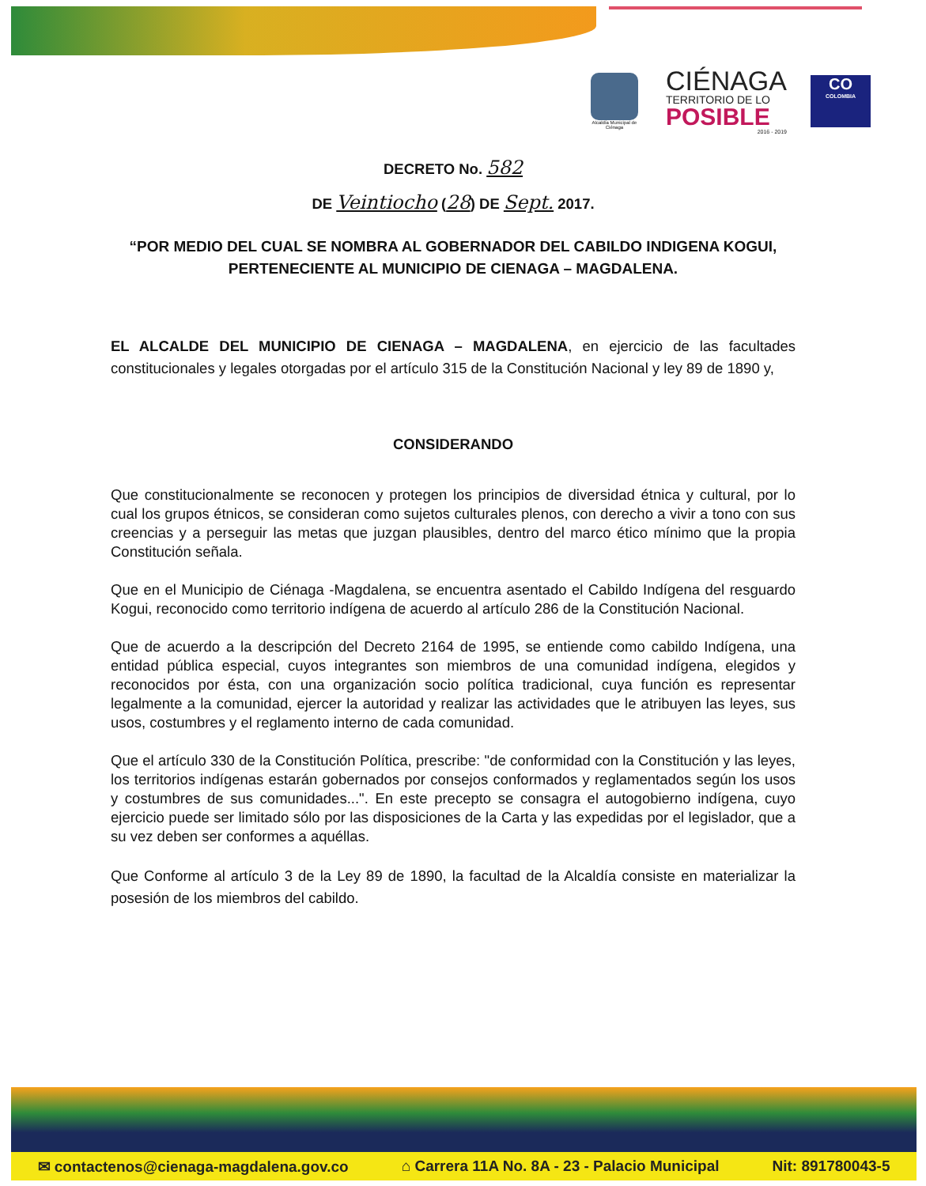Alcaldía Municipal de Ciénaga
CIÉNAGA
TERRITORIO DE LO
POSIBLE
2016 - 2019
CO
COLOMBIA
DECRETO No. 582
DE Veintiocho (28) DE Sept. 2017.
“POR MEDIO DEL CUAL SE NOMBRA AL GOBERNADOR DEL CABILDO INDIGENA KOGUI, PERTENECIENTE AL MUNICIPIO DE CIENAGA – MAGDALENA.
EL ALCALDE DEL MUNICIPIO DE CIENAGA – MAGDALENA, en ejercicio de las facultades constitucionales y legales otorgadas por el artículo 315 de la Constitución Nacional y ley 89 de 1890 y,
CONSIDERANDO
Que constitucionalmente se reconocen y protegen los principios de diversidad étnica y cultural, por lo cual los grupos étnicos, se consideran como sujetos culturales plenos, con derecho a vivir a tono con sus creencias y a perseguir las metas que juzgan plausibles, dentro del marco ético mínimo que la propia Constitución señala.
Que en el Municipio de Ciénaga -Magdalena, se encuentra asentado el Cabildo Indígena del resguardo Kogui, reconocido como territorio indígena de acuerdo al artículo 286 de la Constitución Nacional.
Que de acuerdo a la descripción del Decreto 2164 de 1995, se entiende como cabildo Indígena, una entidad pública especial, cuyos integrantes son miembros de una comunidad indígena, elegidos y reconocidos por ésta, con una organización socio política tradicional, cuya función es representar legalmente a la comunidad, ejercer la autoridad y realizar las actividades que le atribuyen las leyes, sus usos, costumbres y el reglamento interno de cada comunidad.
Que el artículo 330 de la Constitución Política, prescribe: "de conformidad con la Constitución y las leyes, los territorios indígenas estarán gobernados por consejos conformados y reglamentados según los usos y costumbres de sus comunidades...". En este precepto se consagra el autogobierno indígena, cuyo ejercicio puede ser limitado sólo por las disposiciones de la Carta y las expedidas por el legislador, que a su vez deben ser conformes a aquéllas.
Que Conforme al artículo 3 de la Ley 89 de 1890, la facultad de la Alcaldía consiste en materializar la posesión de los miembros del cabildo.
✉ contactenos@cienaga-magdalena.gov.co ⌂ Carrera 11A No. 8A - 23 - Palacio Municipal Nit: 891780043-5